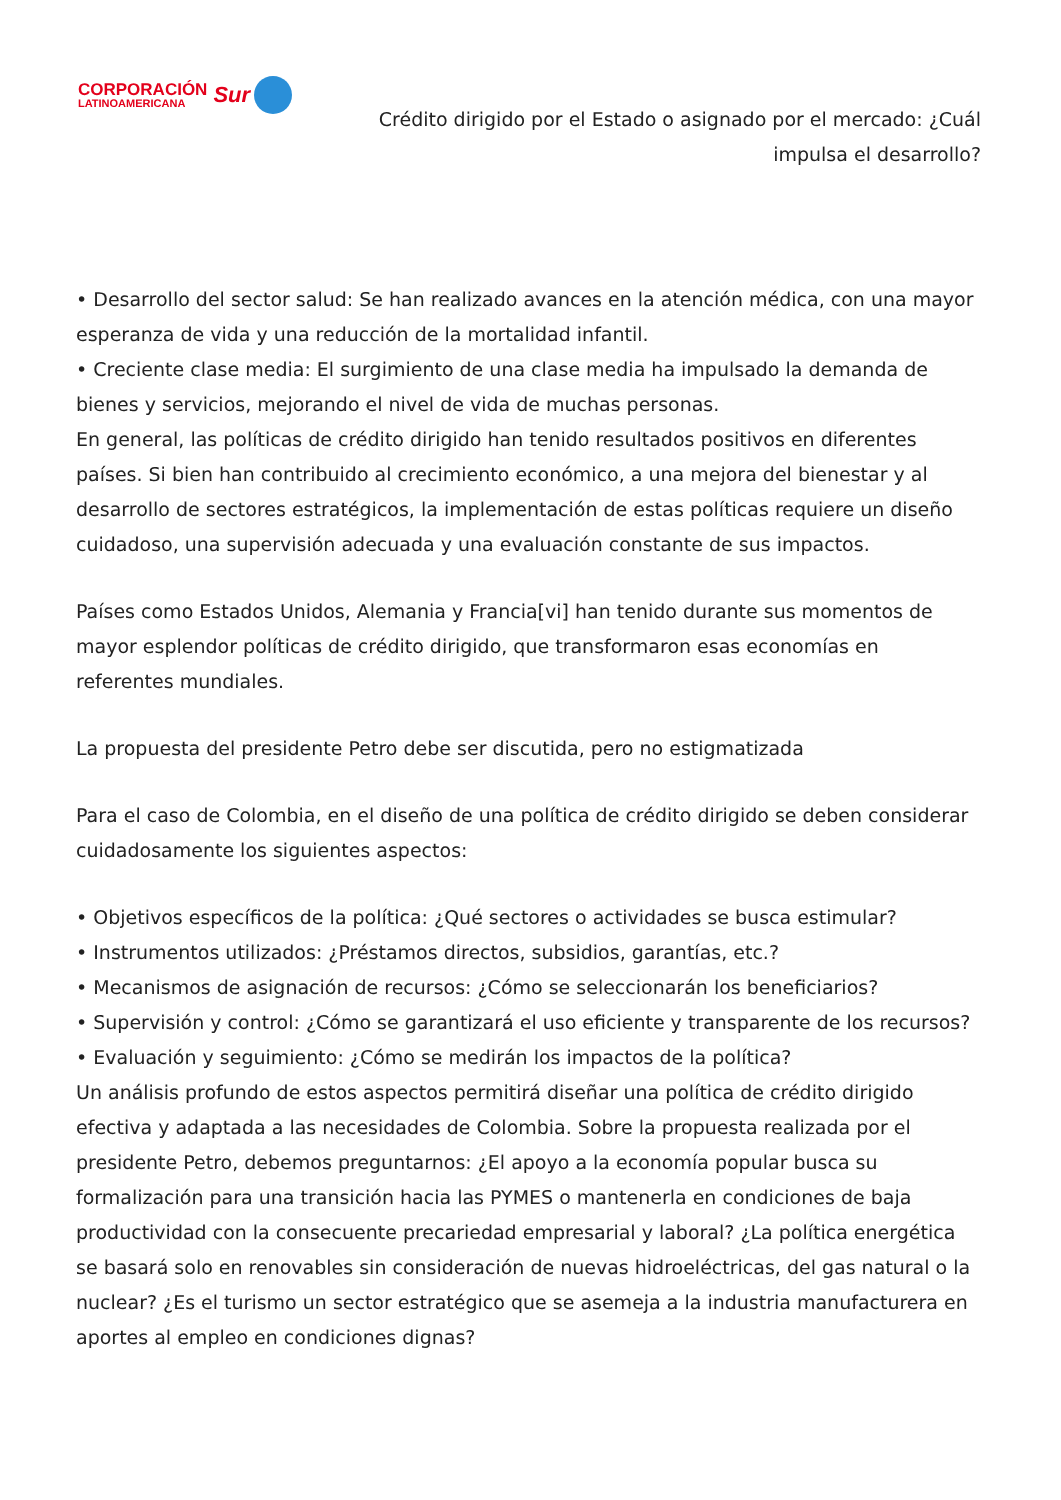CORPORACIÓN
LATINOAMERICANA
Sur
Crédito dirigido por el Estado o asignado por el mercado: ¿Cuál impulsa el desarrollo?
• Desarrollo del sector salud: Se han realizado avances en la atención médica, con una mayor esperanza de vida y una reducción de la mortalidad infantil.
• Creciente clase media: El surgimiento de una clase media ha impulsado la demanda de bienes y servicios, mejorando el nivel de vida de muchas personas.
En general, las políticas de crédito dirigido han tenido resultados positivos en diferentes países. Si bien han contribuido al crecimiento económico, a una mejora del bienestar y al desarrollo de sectores estratégicos, la implementación de estas políticas requiere un diseño cuidadoso, una supervisión adecuada y una evaluación constante de sus impactos.
Países como Estados Unidos, Alemania y Francia[vi] han tenido durante sus momentos de mayor esplendor políticas de crédito dirigido, que transformaron esas economías en referentes mundiales.
La propuesta del presidente Petro debe ser discutida, pero no estigmatizada
Para el caso de Colombia, en el diseño de una política de crédito dirigido se deben considerar cuidadosamente los siguientes aspectos:
• Objetivos específicos de la política: ¿Qué sectores o actividades se busca estimular?
• Instrumentos utilizados: ¿Préstamos directos, subsidios, garantías, etc.?
• Mecanismos de asignación de recursos: ¿Cómo se seleccionarán los beneficiarios?
• Supervisión y control: ¿Cómo se garantizará el uso eficiente y transparente de los recursos?
• Evaluación y seguimiento: ¿Cómo se medirán los impactos de la política?
Un análisis profundo de estos aspectos permitirá diseñar una política de crédito dirigido efectiva y adaptada a las necesidades de Colombia. Sobre la propuesta realizada por el presidente Petro, debemos preguntarnos: ¿El apoyo a la economía popular busca su formalización para una transición hacia las PYMES o mantenerla en condiciones de baja productividad con la consecuente precariedad empresarial y laboral? ¿La política energética se basará solo en renovables sin consideración de nuevas hidroeléctricas, del gas natural o la nuclear? ¿Es el turismo un sector estratégico que se asemeja a la industria manufacturera en aportes al empleo en condiciones dignas?